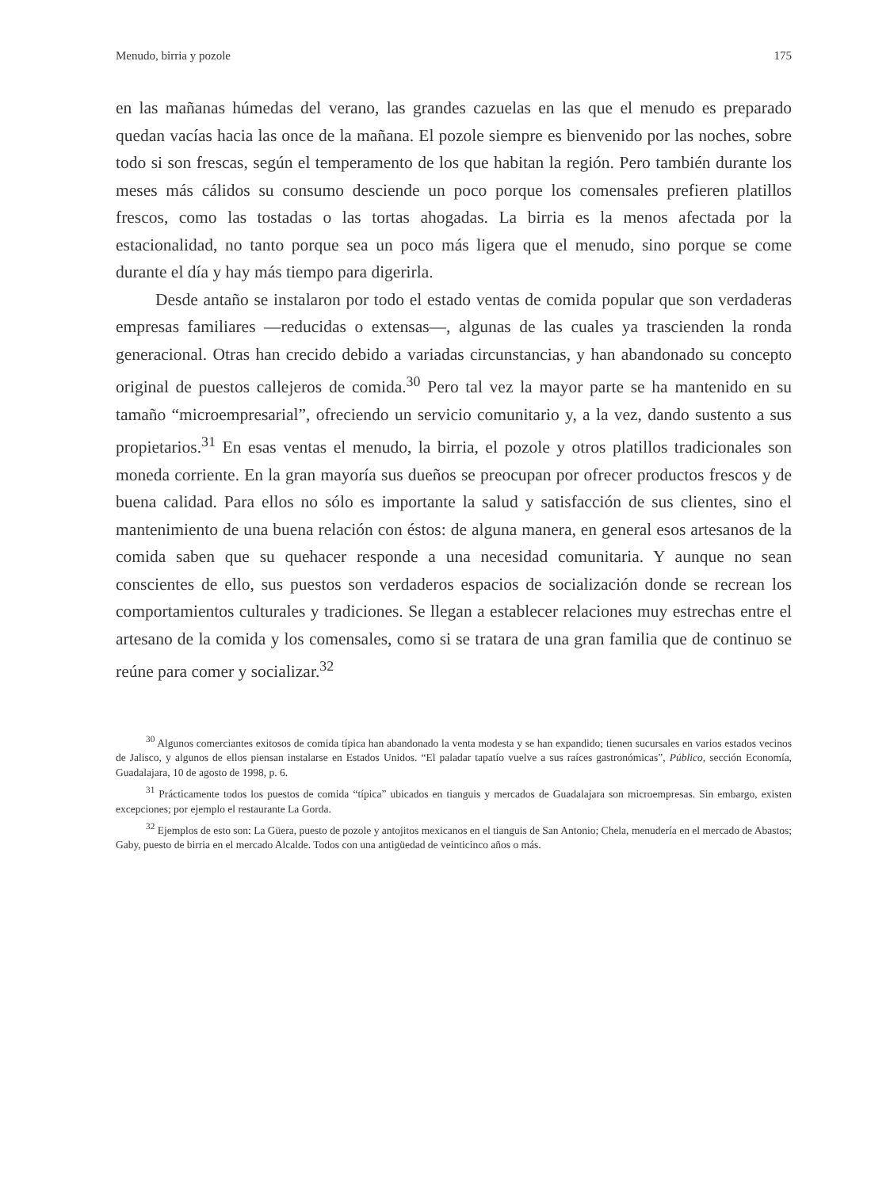Menudo, birria y pozole 175
en las mañanas húmedas del verano, las grandes cazuelas en las que el menudo es preparado quedan vacías hacia las once de la mañana. El pozole siempre es bienvenido por las noches, sobre todo si son frescas, según el temperamento de los que habitan la región. Pero también durante los meses más cálidos su consumo desciende un poco porque los comensales prefieren platillos frescos, como las tostadas o las tortas ahogadas. La birria es la menos afectada por la estacionalidad, no tanto porque sea un poco más ligera que el menudo, sino porque se come durante el día y hay más tiempo para digerirla.
Desde antaño se instalaron por todo el estado ventas de comida popular que son verdaderas empresas familiares —reducidas o extensas—, algunas de las cuales ya trascienden la ronda generacional. Otras han crecido debido a variadas circunstancias, y han abandonado su concepto original de puestos callejeros de comida.<sup>30</sup> Pero tal vez la mayor parte se ha mantenido en su tamaño “microempresarial”, ofreciendo un servicio comunitario y, a la vez, dando sustento a sus propietarios.<sup>31</sup> En esas ventas el menudo, la birria, el pozole y otros platillos tradicionales son moneda corriente. En la gran mayoría sus dueños se preocupan por ofrecer productos frescos y de buena calidad. Para ellos no sólo es importante la salud y satisfacción de sus clientes, sino el mantenimiento de una buena relación con éstos: de alguna manera, en general esos artesanos de la comida saben que su quehacer responde a una necesidad comunitaria. Y aunque no sean conscientes de ello, sus puestos son verdaderos espacios de socialización donde se recrean los comportamientos culturales y tradiciones. Se llegan a establecer relaciones muy estrechas entre el artesano de la comida y los comensales, como si se tratara de una gran familia que de continuo se reúne para comer y socializar.<sup>32</sup>
<sup>30</sup> Algunos comerciantes exitosos de comida típica han abandonado la venta modesta y se han expandido; tienen sucursales en varios estados vecinos de Jalisco, y algunos de ellos piensan instalarse en Estados Unidos. “El paladar tapatío vuelve a sus raíces gastronómicas”, Público, sección Economía, Guadalajara, 10 de agosto de 1998, p. 6.
<sup>31</sup> Prácticamente todos los puestos de comida “típica” ubicados en tianguis y mercados de Guadalajara son microempresas. Sin embargo, existen excepciones; por ejemplo el restaurante La Gorda.
<sup>32</sup> Ejemplos de esto son: La Güera, puesto de pozole y antojitos mexicanos en el tianguis de San Antonio; Chela, menudería en el mercado de Abastos; Gaby, puesto de birria en el mercado Alcalde. Todos con una antigüedad de veinticinco años o más.